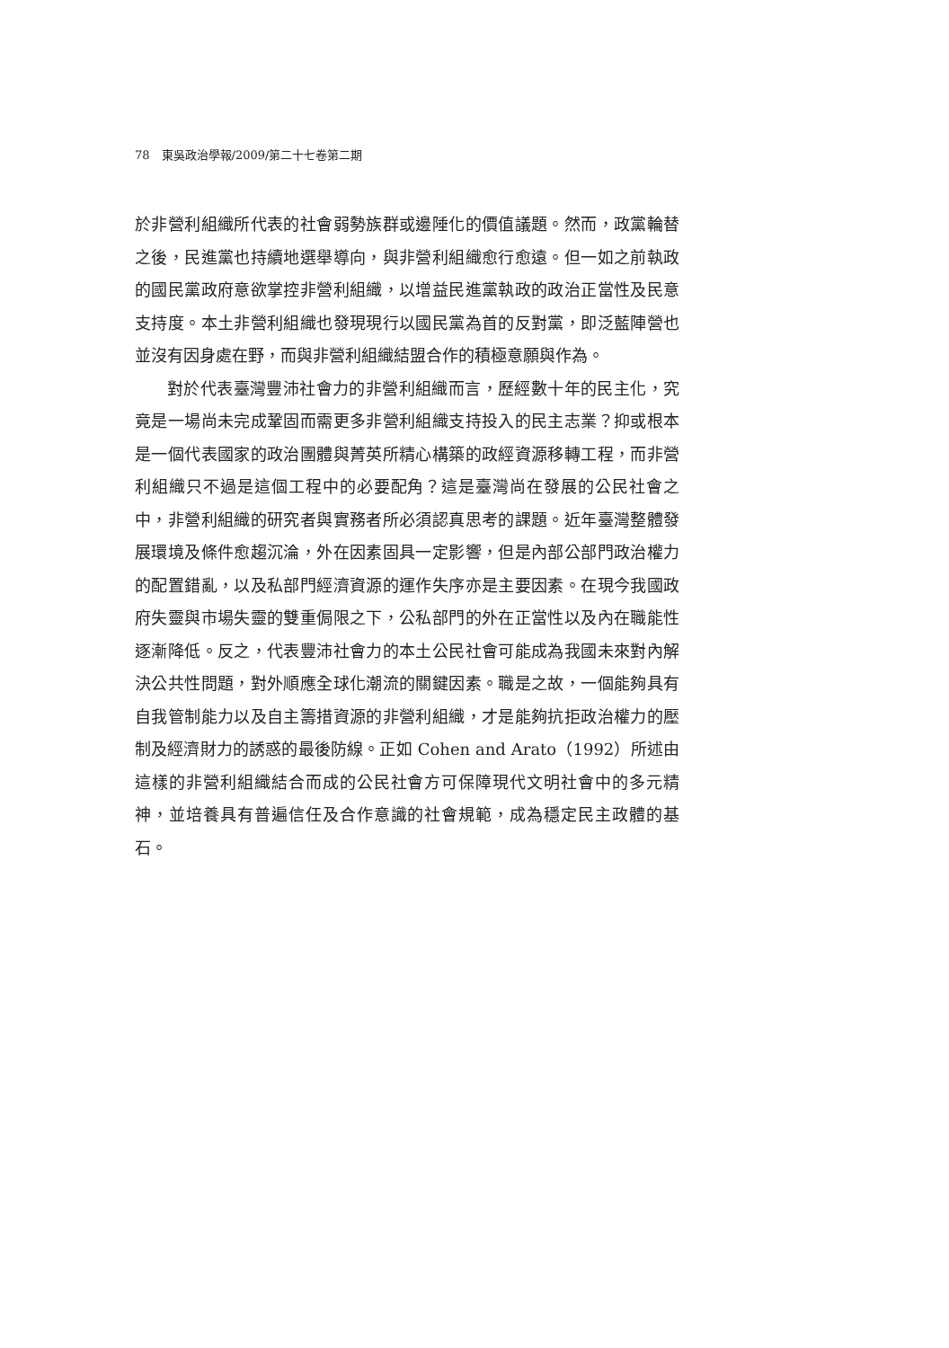78　東吳政治學報/2009/第二十七卷第二期
於非營利組織所代表的社會弱勢族群或邊陲化的價值議題。然而，政黨輪替之後，民進黨也持續地選舉導向，與非營利組織愈行愈遠。但一如之前執政的國民黨政府意欲掌控非營利組織，以增益民進黨執政的政治正當性及民意支持度。本土非營利組織也發現現行以國民黨為首的反對黨，即泛藍陣營也並沒有因身處在野，而與非營利組織結盟合作的積極意願與作為。
對於代表臺灣豐沛社會力的非營利組織而言，歷經數十年的民主化，究竟是一場尚未完成鞏固而需更多非營利組織支持投入的民主志業？抑或根本是一個代表國家的政治團體與菁英所精心構築的政經資源移轉工程，而非營利組織只不過是這個工程中的必要配角？這是臺灣尚在發展的公民社會之中，非營利組織的研究者與實務者所必須認真思考的課題。近年臺灣整體發展環境及條件愈趨沉淪，外在因素固具一定影響，但是內部公部門政治權力的配置錯亂，以及私部門經濟資源的運作失序亦是主要因素。在現今我國政府失靈與市場失靈的雙重侷限之下，公私部門的外在正當性以及內在職能性逐漸降低。反之，代表豐沛社會力的本土公民社會可能成為我國未來對內解決公共性問題，對外順應全球化潮流的關鍵因素。職是之故，一個能夠具有自我管制能力以及自主籌措資源的非營利組織，才是能夠抗拒政治權力的壓制及經濟財力的誘惑的最後防線。正如 Cohen and Arato（1992）所述由這樣的非營利組織結合而成的公民社會方可保障現代文明社會中的多元精神，並培養具有普遍信任及合作意識的社會規範，成為穩定民主政體的基石。